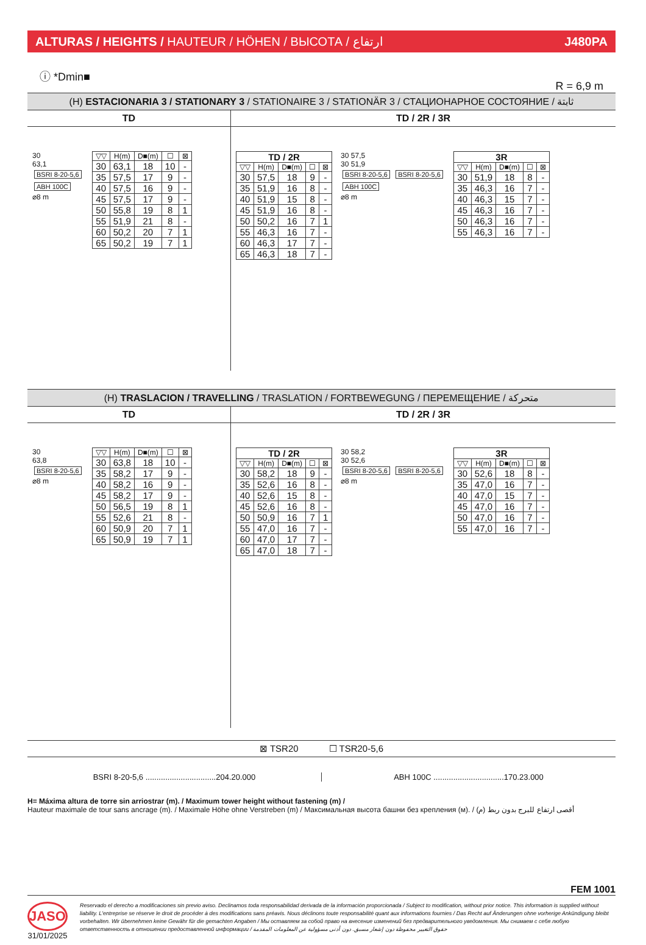ALTURAS / HEIGHTS / HAUTEUR / HÖHEN / ВЫСОТА / ارتفاع J480PA
ⓘ *Dmin■ R = 6,9 m
(H) ESTACIONARIA 3 / STATIONARY 3 / STATIONAIRE 3 / STATIONÄR 3 / СТАЦИОНАРНОЕ СОСТОЯНИЕ / ثابتة
TD
30
63,1
BSRI 8-20-5,6
ABH 100C
⌀8 m
| ▽▽ | H(m) | D■(m) | ☐ | ⊠ |
| --- | --- | --- | --- | --- |
| 30 | 63,1 | 18 | 10 | - |
| 35 | 57,5 | 17 | 9 | - |
| 40 | 57,5 | 16 | 9 | - |
| 45 | 57,5 | 17 | 9 | - |
| 50 | 55,8 | 19 | 8 | 1 |
| 55 | 51,9 | 21 | 8 | - |
| 60 | 50,2 | 20 | 7 | 1 |
| 65 | 50,2 | 19 | 7 | 1 |
TD / 2R / 3R
| TD / 2R | | | | |
| --- | --- | --- | --- | --- |
| ▽▽ | H(m) | D■(m) | ☐ | ⊠ |
| 30 | 57,5 | 18 | 9 | - |
| 35 | 51,9 | 16 | 8 | - |
| 40 | 51,9 | 15 | 8 | - |
| 45 | 51,9 | 16 | 8 | - |
| 50 | 50,2 | 16 | 7 | 1 |
| 55 | 46,3 | 16 | 7 | - |
| 60 | 46,3 | 17 | 7 | - |
| 65 | 46,3 | 18 | 7 | - |
30 57,5
30 51,9
BSRI 8-20-5,6 BSRI 8-20-5,6
ABH 100C
⌀8 m
| 3R | | | | |
| --- | --- | --- | --- | --- |
| ▽▽ | H(m) | D■(m) | ☐ | ⊠ |
| 30 | 51,9 | 18 | 8 | - |
| 35 | 46,3 | 16 | 7 | - |
| 40 | 46,3 | 15 | 7 | - |
| 45 | 46,3 | 16 | 7 | - |
| 50 | 46,3 | 16 | 7 | - |
| 55 | 46,3 | 16 | 7 | - |
(H) TRASLACION / TRAVELLING / TRASLATION / FORTBEWEGUNG / ПЕРЕМЕЩЕНИЕ / متحركة
TD
30
63,8
BSRI 8-20-5,6
⌀8 m
| ▽▽ | H(m) | D■(m) | ☐ | ⊠ |
| --- | --- | --- | --- | --- |
| 30 | 63,8 | 18 | 10 | - |
| 35 | 58,2 | 17 | 9 | - |
| 40 | 58,2 | 16 | 9 | - |
| 45 | 58,2 | 17 | 9 | - |
| 50 | 56,5 | 19 | 8 | 1 |
| 55 | 52,6 | 21 | 8 | - |
| 60 | 50,9 | 20 | 7 | 1 |
| 65 | 50,9 | 19 | 7 | 1 |
TD / 2R / 3R
| TD / 2R | | | | |
| --- | --- | --- | --- | --- |
| ▽▽ | H(m) | D■(m) | ☐ | ⊠ |
| 30 | 58,2 | 18 | 9 | - |
| 35 | 52,6 | 16 | 8 | - |
| 40 | 52,6 | 15 | 8 | - |
| 45 | 52,6 | 16 | 8 | - |
| 50 | 50,9 | 16 | 7 | 1 |
| 55 | 47,0 | 16 | 7 | - |
| 60 | 47,0 | 17 | 7 | - |
| 65 | 47,0 | 18 | 7 | - |
30 58,2
30 52,6
BSRI 8-20-5,6 BSRI 8-20-5,6
⌀8 m
| 3R | | | | |
| --- | --- | --- | --- | --- |
| ▽▽ | H(m) | D■(m) | ☐ | ⊠ |
| 30 | 52,6 | 18 | 8 | - |
| 35 | 47,0 | 16 | 7 | - |
| 40 | 47,0 | 15 | 7 | - |
| 45 | 47,0 | 16 | 7 | - |
| 50 | 47,0 | 16 | 7 | - |
| 55 | 47,0 | 16 | 7 | - |
⊠ TSR20 ☐ TSR20-5,6
BSRI 8-20-5,6 ................................204.20.000
ABH 100C ................................170.23.000
H= Máxima altura de torre sin arriostrar (m). / Maximum tower height without fastening (m) /
Hauteur maximale de tour sans ancrage (m). / Maximale Höhe ohne Verstreben (m) / Максимальная высота башни без крепления (м). / أقصى ارتفاع للبرج بدون ربط (م)
FEM 1001
JASO
31/01/2025
Reservado el derecho a modificaciones sin previo aviso. Declinamos toda responsabilidad derivada de la información proporcionada / Subject to modification, without prior notice. This information is supplied without liability. L'entreprise se réserve le droit de procéder à des modifications sans préavis. Nous déclinons toute responsabilité quant aux informations fournies / Das Recht auf Änderungen ohne vorherige Ankündigung bleibt vorbehalten. Wir übernehmen keine Gewähr für die gemachten Angaben / Мы оставляем за собой право на внесение изменений без предварительного уведомления. Мы снимаем с себя любую ответственность в отношении предоставленной информации / حقوق التغيير محفوظة دون إشعار مسبق. دون أدنى مسؤولية عن المعلومات المقدمة